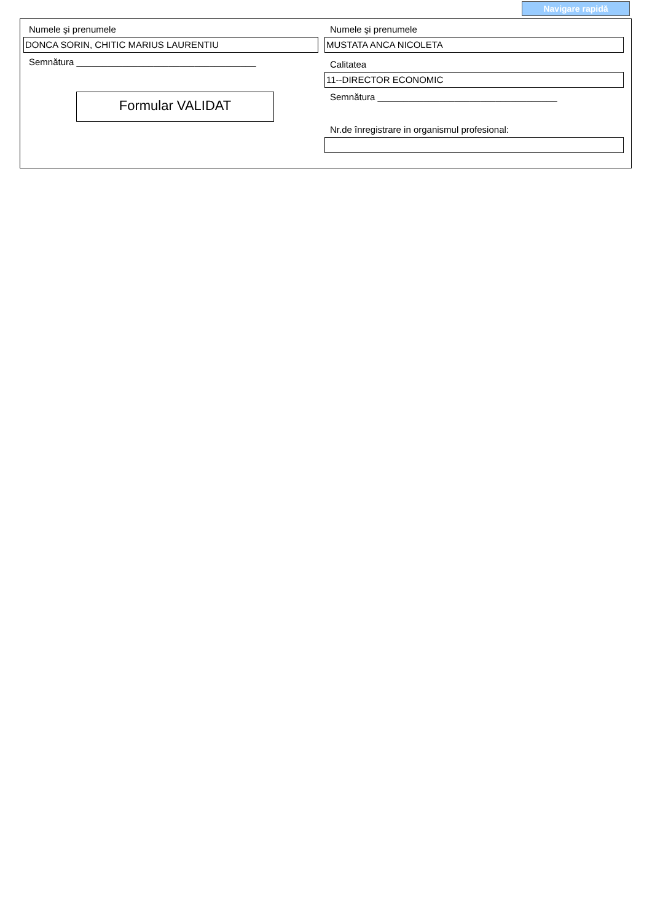Navigare rapidă
Numele şi prenumele
DONCA SORIN, CHITIC MARIUS LAURENTIU
Semnătura ___________________________________
Formular VALIDAT
Numele şi prenumele
MUSTATA ANCA NICOLETA
Calitatea
11--DIRECTOR ECONOMIC
Semnătura ___________________________________
Nr.de înregistrare in organismul profesional: